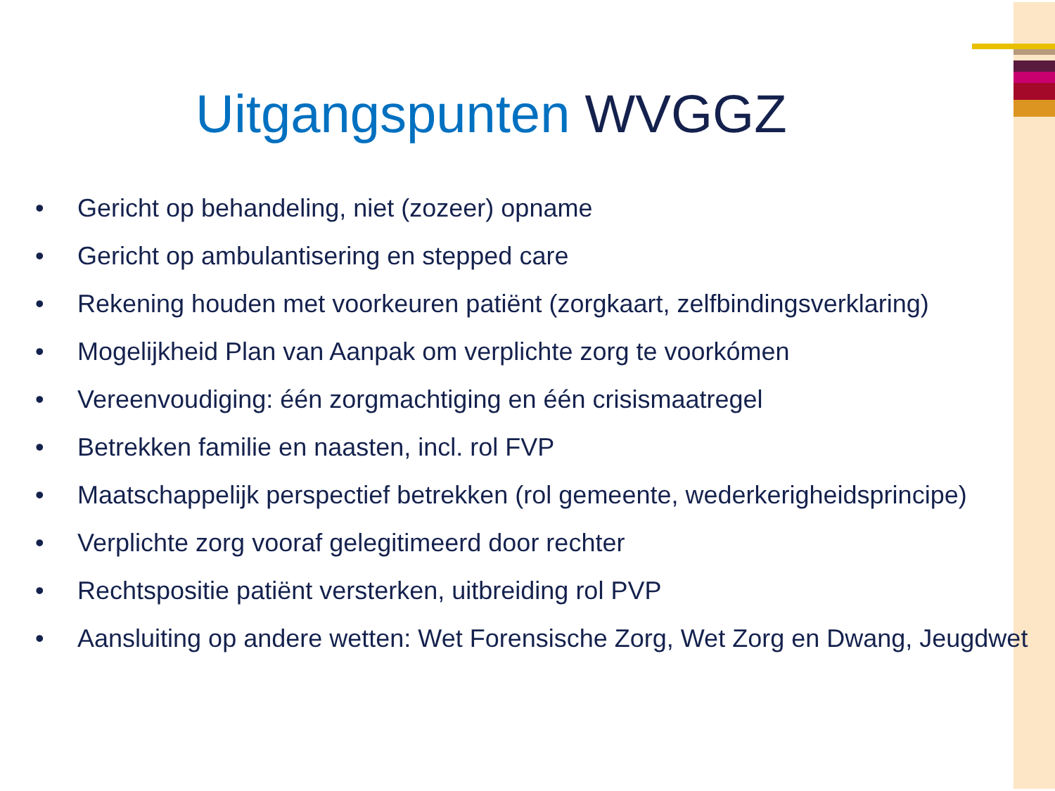Uitgangspunten WVGGZ
• Gericht op behandeling, niet (zozeer) opname
• Gericht op ambulantisering en stepped care
• Rekening houden met voorkeuren patiënt (zorgkaart, zelfbindingsverklaring)
• Mogelijkheid Plan van Aanpak om verplichte zorg te voorkómen
• Vereenvoudiging: één zorgmachtiging en één crisismaatregel
• Betrekken familie en naasten, incl. rol FVP
• Maatschappelijk perspectief betrekken (rol gemeente, wederkerigheidsprincipe)
• Verplichte zorg vooraf gelegitimeerd door rechter
• Rechtspositie patiënt versterken, uitbreiding rol PVP
• Aansluiting op andere wetten: Wet Forensische Zorg, Wet Zorg en Dwang, Jeugdwet